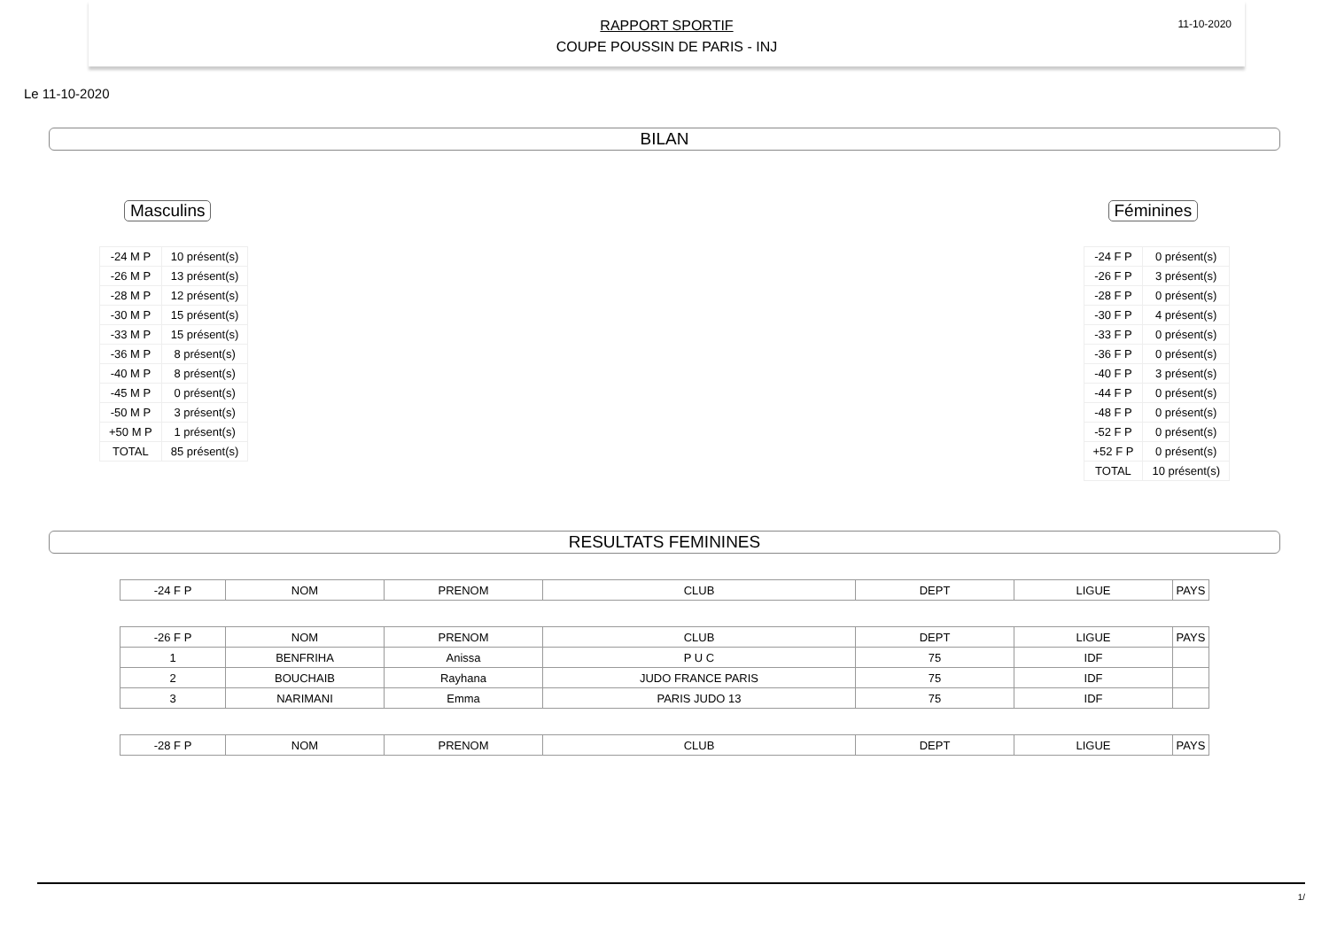RAPPORT SPORTIF
COUPE POUSSIN DE PARIS - INJ
11-10-2020
Le 11-10-2020
BILAN
Masculins
| -24 M P | 10 présent(s) |
| -26 M P | 13 présent(s) |
| -28 M P | 12 présent(s) |
| -30 M P | 15 présent(s) |
| -33 M P | 15 présent(s) |
| -36 M P | 8 présent(s) |
| -40 M P | 8 présent(s) |
| -45 M P | 0 présent(s) |
| -50 M P | 3 présent(s) |
| +50 M P | 1 présent(s) |
| TOTAL | 85 présent(s) |
Féminines
| -24 F P | 0 présent(s) |
| -26 F P | 3 présent(s) |
| -28 F P | 0 présent(s) |
| -30 F P | 4 présent(s) |
| -33 F P | 0 présent(s) |
| -36 F P | 0 présent(s) |
| -40 F P | 3 présent(s) |
| -44 F P | 0 présent(s) |
| -48 F P | 0 présent(s) |
| -52 F P | 0 présent(s) |
| +52 F P | 0 présent(s) |
| TOTAL | 10 présent(s) |
RESULTATS FEMININES
| -24 F P | NOM | PRENOM | CLUB | DEPT | LIGUE | PAYS |
| -26 F P | NOM | PRENOM | CLUB | DEPT | LIGUE | PAYS |
| 1 | BENFRIHA | Anissa | P U C | 75 | IDF | |
| 2 | BOUCHAIB | Rayhana | JUDO FRANCE PARIS | 75 | IDF | |
| 3 | NARIMANI | Emma | PARIS JUDO 13 | 75 | IDF | |
| -28 F P | NOM | PRENOM | CLUB | DEPT | LIGUE | PAYS |
1/